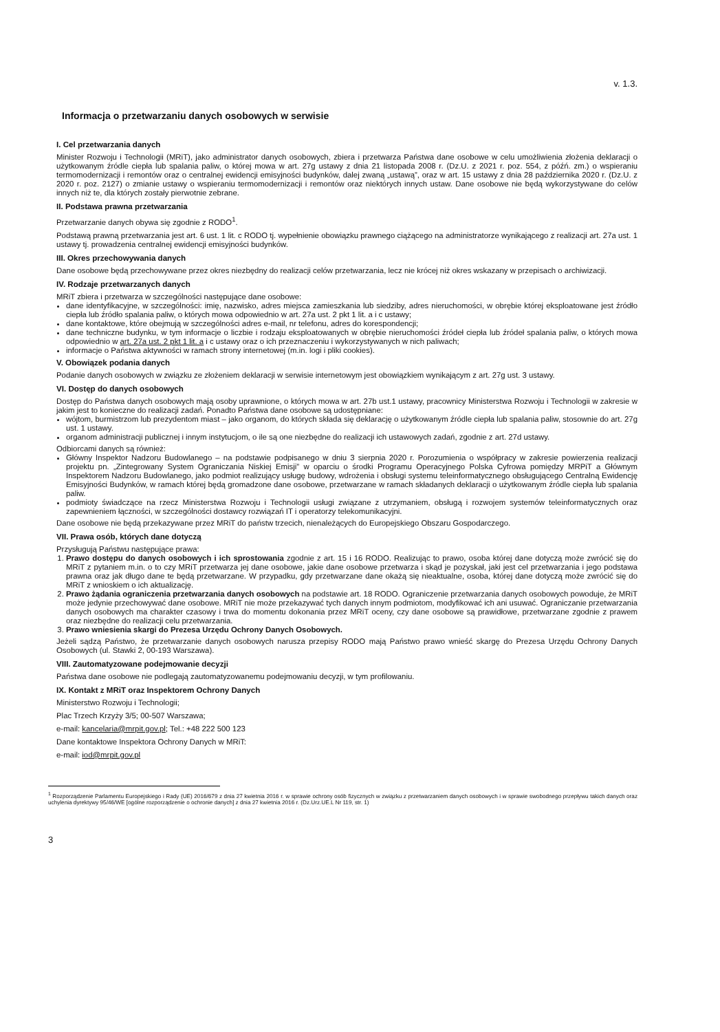v. 1.3.
Informacja o przetwarzaniu danych osobowych w serwisie
I. Cel przetwarzania danych
Minister Rozwoju i Technologii (MRiT), jako administrator danych osobowych, zbiera i przetwarza Państwa dane osobowe w celu umożliwienia złożenia deklaracji o użytkowanym źródle ciepła lub spalania paliw, o której mowa w art. 27g ustawy z dnia 21 listopada 2008 r. (Dz.U. z 2021 r. poz. 554, z późń. zm.) o wspieraniu termomodernizacji i remontów oraz o centralnej ewidencji emisyjności budynków, dalej zwaną „ustawą”, oraz w art. 15 ustawy z dnia 28 października 2020 r. (Dz.U. z 2020 r. poz. 2127) o zmianie ustawy o wspieraniu termomodernizacji i remontów oraz niektórych innych ustaw. Dane osobowe nie będą wykorzystywane do celów innych niż te, dla których zostały pierwotnie zebrane.
II. Podstawa prawna przetwarzania
Przetwarzanie danych obywa się zgodnie z RODO<sup>1</sup>.
Podstawą prawną przetwarzania jest art. 6 ust. 1 lit. c RODO tj. wypełnienie obowiązku prawnego ciążącego na administratorze wynikającego z realizacji art. 27a ust. 1 ustawy tj. prowadzenia centralnej ewidencji emisyjności budynków.
III. Okres przechowywania danych
Dane osobowe będą przechowywane przez okres niezbędny do realizacji celów przetwarzania, lecz nie krócej niż okres wskazany w przepisach o archiwizacji.
IV. Rodzaje przetwarzanych danych
MRiT zbiera i przetwarza w szczególności następujące dane osobowe:
dane identyfikacyjne, w szczególności: imię, nazwisko, adres miejsca zamieszkania lub siedziby, adres nieruchomości, w obrębie której eksploatowane jest źródło ciepła lub źródło spalania paliw, o których mowa odpowiednio w art. 27a ust. 2 pkt 1 lit. a i c ustawy;
dane kontaktowe, które obejmują w szczególności adres e-mail, nr telefonu, adres do korespondencji;
dane techniczne budynku, w tym informacje o liczbie i rodzaju eksploatowanych w obrębie nieruchomości źródeł ciepła lub źródeł spalania paliw, o których mowa odpowiednio w art. 27a ust. 2 pkt 1 lit. a i c ustawy oraz o ich przeznaczeniu i wykorzystywanych w nich paliwach;
informacje o Państwa aktywności w ramach strony internetowej (m.in. logi i pliki cookies).
V. Obowiązek podania danych
Podanie danych osobowych w związku ze złożeniem deklaracji w serwisie internetowym jest obowiązkiem wynikającym z art. 27g ust. 3 ustawy.
VI. Dostęp do danych osobowych
Dostęp do Państwa danych osobowych mają osoby uprawnione, o których mowa w art. 27b ust.1 ustawy, pracownicy Ministerstwa Rozwoju i Technologii w zakresie w jakim jest to konieczne do realizacji zadań. Ponadto Państwa dane osobowe są udostępniane:
wójtom, burmistrzom lub prezydentom miast – jako organom, do których składa się deklarację o użytkowanym źródle ciepła lub spalania paliw, stosownie do art. 27g ust. 1 ustawy.
organom administracji publicznej i innym instytucjom, o ile są one niezbędne do realizacji ich ustawowych zadań, zgodnie z art. 27d ustawy.
Odbiorcami danych są również:
Główny Inspektor Nadzoru Budowlanego – na podstawie podpisanego w dniu 3 sierpnia 2020 r. Porozumienia o współpracy w zakresie powierzenia realizacji projektu pn. „Zintegrowany System Ograniczania Niskiej Emisji” w oparciu o środki Programu Operacyjnego Polska Cyfrowa pomiędzy MRPiT a Głównym Inspektorem Nadzoru Budowlanego, jako podmiot realizujący usługę budowy, wdrożenia i obsługi systemu teleinformatycznego obsługującego Centralną Ewidencję Emisyjności Budynków, w ramach której będą gromadzone dane osobowe, przetwarzane w ramach składanych deklaracji o użytkowanym źródle ciepła lub spalania paliw.
podmioty świadczące na rzecz Ministerstwa Rozwoju i Technologii usługi związane z utrzymaniem, obsługą i rozwojem systemów teleinformatycznych oraz zapewnieniem łączności, w szczególności dostawcy rozwiązań IT i operatorzy telekomunikacyjni.
Dane osobowe nie będą przekazywane przez MRiT do państw trzecich, nienależących do Europejskiego Obszaru Gospodarczego.
VII. Prawa osób, których dane dotyczą
Przysługują Państwu następujące prawa:
1. Prawo dostępu do danych osobowych i ich sprostowania zgodnie z art. 15 i 16 RODO. Realizując to prawo, osoba której dane dotyczą może zwrócić się do MRiT z pytaniem m.in. o to czy MRiT przetwarza jej dane osobowe, jakie dane osobowe przetwarza i skąd je pozyskał, jaki jest cel przetwarzania i jego podstawa prawna oraz jak długo dane te będą przetwarzane. W przypadku, gdy przetwarzane dane okażą się nieaktualne, osoba, której dane dotyczą może zwrócić się do MRiT z wnioskiem o ich aktualizację.
2. Prawo żądania ograniczenia przetwarzania danych osobowych na podstawie art. 18 RODO. Ograniczenie przetwarzania danych osobowych powoduje, że MRiT może jedynie przechowywać dane osobowe. MRiT nie może przekazywać tych danych innym podmiotom, modyfikować ich ani usuwać. Ograniczanie przetwarzania danych osobowych ma charakter czasowy i trwa do momentu dokonania przez MRiT oceny, czy dane osobowe są prawidłowe, przetwarzane zgodnie z prawem oraz niezbędne do realizacji celu przetwarzania.
3. Prawo wniesienia skargi do Prezesa Urzędu Ochrony Danych Osobowych.
Jeżeli sądzą Państwo, że przetwarzanie danych osobowych narusza przepisy RODO mają Państwo prawo wnieść skargę do Prezesa Urzędu Ochrony Danych Osobowych (ul. Stawki 2, 00-193 Warszawa).
VIII. Zautomatyzowane podejmowanie decyzji
Państwa dane osobowe nie podlegają zautomatyzowanemu podejmowaniu decyzji, w tym profilowaniu.
IX. Kontakt z MRiT oraz Inspektorem Ochrony Danych
Ministerstwo Rozwoju i Technologii;
Plac Trzech Krzyży 3/5; 00-507 Warszawa;
e-mail: kancelaria@mrpit.gov.pl; Tel.: +48 222 500 123
Dane kontaktowe Inspektora Ochrony Danych w MRiT:
e-mail: iod@mrpit.gov.pl
<sup>1</sup> Rozporządzenie Parlamentu Europejskiego i Rady (UE) 2016/679 z dnia 27 kwietnia 2016 r. w sprawie ochrony osób fizycznych w związku z przetwarzaniem danych osobowych i w sprawie swobodnego przepływu takich danych oraz uchylenia dyrektywy 95/46/WE [ogólne rozporządzenie o ochronie danych] z dnia 27 kwietnia 2016 r. (Dz.Urz.UE.L Nr 119, str. 1)
3